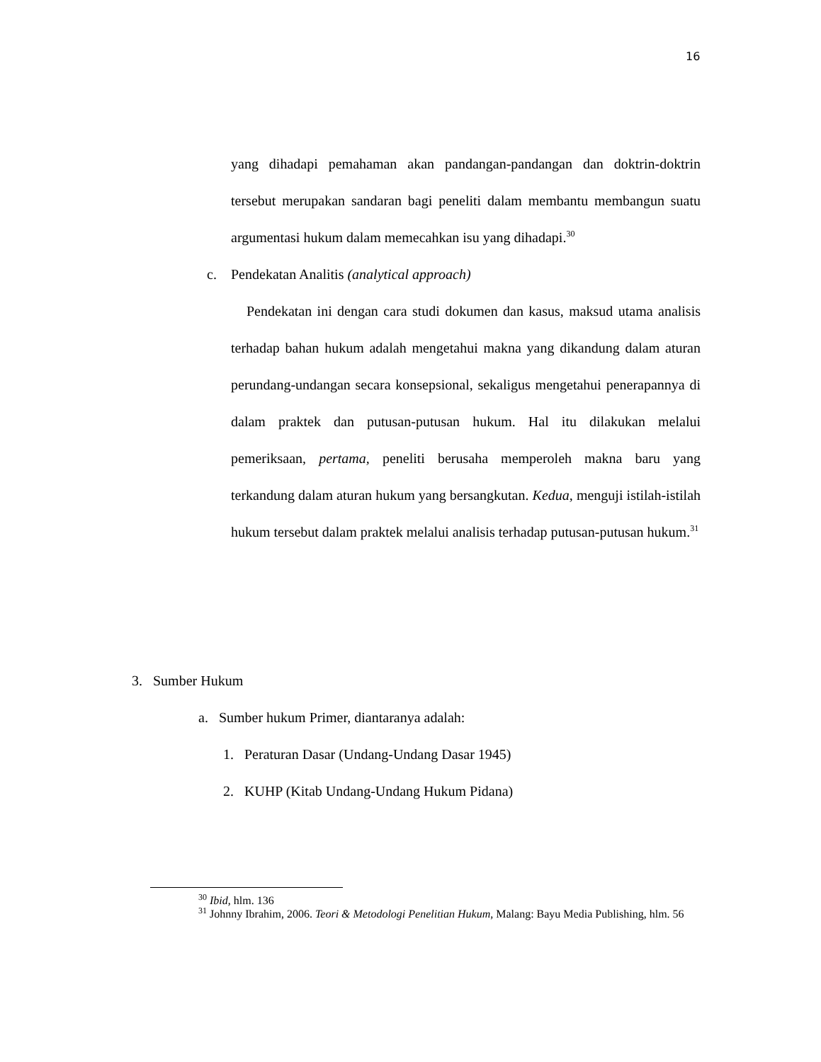16
yang dihadapi pemahaman akan pandangan-pandangan dan doktrin-doktrin tersebut merupakan sandaran bagi peneliti dalam membantu membangun suatu argumentasi hukum dalam memecahkan isu yang dihadapi.<sup>30</sup>
c. Pendekatan Analitis (analytical approach)
Pendekatan ini dengan cara studi dokumen dan kasus, maksud utama analisis terhadap bahan hukum adalah mengetahui makna yang dikandung dalam aturan perundang-undangan secara konsepsional, sekaligus mengetahui penerapannya di dalam praktek dan putusan-putusan hukum. Hal itu dilakukan melalui pemeriksaan, pertama, peneliti berusaha memperoleh makna baru yang terkandung dalam aturan hukum yang bersangkutan. Kedua, menguji istilah-istilah hukum tersebut dalam praktek melalui analisis terhadap putusan-putusan hukum.<sup>31</sup>
3. Sumber Hukum
a. Sumber hukum Primer, diantaranya adalah:
1. Peraturan Dasar (Undang-Undang Dasar 1945)
2. KUHP (Kitab Undang-Undang Hukum Pidana)
<sup>30</sup> Ibid, hlm. 136
<sup>31</sup> Johnny Ibrahim, 2006. Teori & Metodologi Penelitian Hukum, Malang: Bayu Media Publishing, hlm. 56